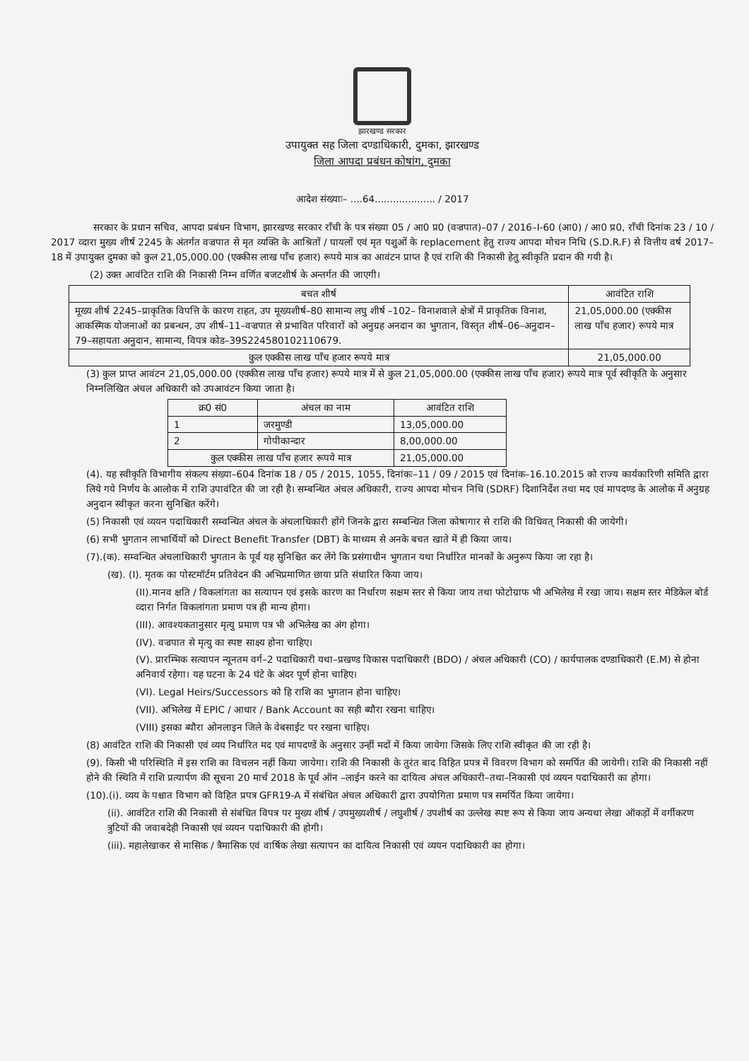झारखण्ड सरकार
उपायुक्त सह जिला दण्डाधिकारी, दुमका, झारखण्ड
जिला आपदा प्रबंधन कोषांग, दुमका
आदेश संख्याः– ....64.................... / 2017
सरकार के प्रधान सचिव, आपदा प्रबंधन विभाग, झारखण्ड सरकार राँची के पत्र संख्या 05 / आ0 प्र0 (वज्रपात)–07 / 2016–I-60 (आ0) / आ0 प्र0, राँची दिनांक 23 / 10 / 2017 व्दारा मुख्य शीर्ष 2245 के अंतर्गत वज्रपात से मृत व्यक्ति के आश्रितों / घायलों एवं मृत पशुओं के replacement हेतु राज्य आपदा मोचन निधि (S.D.R.F) से वित्तीय वर्ष 2017–18 में उपायुक्त दुमका को कुल 21,05,000.00 (एक्कीस लाख पाँच हजार) रूपये मात्र का आवंटन प्राप्त है एवं राशि की निकासी हेतु स्वीकृति प्रदान की गयी है।
(2) उक्त आवंटित राशि की निकासी निम्न वर्णित बजटशीर्ष के अन्तर्गत की जाएगी।
| बचत शीर्ष | आवंटित राशि |
| --- | --- |
| मूख्य शीर्ष 2245–प्राकृतिक विपत्ति के कारण राहत, उप मूख्यशीर्ष–80 सामान्य लघु शीर्ष –102– विनाशवाले क्षेत्रों में प्राकृतिक विनाश, आकस्मिक योजनाओं का प्रबन्धन, उप शीर्ष–11–वज्रपात से प्रभावित परिवारों को अनुग्रह अनदान का भुगतान, विस्तृत शीर्ष–06–अनुदान–79–सहायता अनुदान, सामान्य, विपत्र कोड–39S224580102110679. | 21,05,000.00 (एक्कीस लाख पाँच हजार) रूपये मात्र |
| कुल एक्कीस लाख पाँच हजार रूपये मात्र | 21,05,000.00 |
(3) कुल प्राप्त आवंटन 21,05,000.00 (एक्कीस लाख पाँच हजार) रूपये मात्र में से कुल 21,05,000.00 (एक्कीस लाख पाँच हजार) रूपये मात्र पूर्व स्वीकृति के अनुसार निम्नलिखित अंचल अधिकारी को उपआवंटन किया जाता है।
| क्र0 सं0 | अंचल का नाम | आवंटित राशि |
| --- | --- | --- |
| 1 | जरमुण्डी | 13,05,000.00 |
| 2 | गोपीकान्दार | 8,00,000.00 |
| कुल एक्कीस लाख पाँच हजार रूपये मात्र | | 21,05,000.00 |
(4). यह स्वीकृति विभागीय संकल्प संख्या–604 दिनांक 18 / 05 / 2015, 1055, दिनांकः–11 / 09 / 2015 एवं दिनांक–16.10.2015 को राज्य कार्यकारिणी समिति द्वारा लिये गये निर्णय के आलोक में राशि उपावंटित की जा रही है। सम्बन्धित अंचल अधिकारी, राज्य आपदा मोचन निधि (SDRF) दिशानिर्देश तथा मद एवं मापदण्ड के आलोक में अनुग्रह अनुदान स्वीकृत करना सुनिश्चित करेंगे।
(5) निकासी एवं व्ययन पदाधिकारी सम्वन्धित अंचल के अंचलाधिकारी होंगे जिनके द्वारा सम्बन्धित जिला कोषागार से राशि की विधिवत् निकासी की जायेगी।
(6) सभी भुगतान लाभार्थियों को Direct Benefit Transfer (DBT) के माध्यम से अनके बचत खाते में ही किया जाय।
(7).(क). सम्वन्धित अंचलाधिकारी भुगतान के पूर्व यह सुनिश्चित कर लेंगे कि प्रसंगाधीन भुगतान यथा निर्धारित मानकों के अनुरूप किया जा रहा है।
(ख). (I). मृतक का पोस्टमॉर्टम प्रतिवेदन की अभिप्रमाणित छाया प्रति संधारित किया जाय।
(II).मानव क्षति / विकलांगता का सत्यापन एवं इसके कारण का निर्धारण सक्षम स्तर से किया जाय तथा फोटोग्राफ भी अभिलेख में रखा जाय। सक्षम स्तर मेडिकेल बोर्ड व्दारा निर्गत विकलांगता प्रमाण पत्र ही मान्य होगा।
(III). आवश्यकतानुसार मृत्यु प्रमाण पत्र भी अभिलेख का अंग होगा।
(IV). वज्रपात से मृत्यु का स्पष्ट साक्ष्य होना चाहिए।
(V). प्रारम्भिक सत्यापन न्यूनतम वर्ग–2 पदाधिकारी यथा–प्रखण्ड विकास पदाधिकारी (BDO) / अंचल अधिकारी (CO) / कार्यपालक दण्डाधिकारी (E.M) से होना अनिवार्य रहेगा। यह घटना के 24 घंटे के अंदर पूर्ण होना चाहिए।
(VI). Legal Heirs/Successors को हि राशि का भुगतान होना चाहिए।
(VII). अभिलेख में EPIC / आधार / Bank Account का सही ब्यौरा रखना चाहिए।
(VIII) इसका ब्यौरा ओनलाइन जिले के वेबसाईट पर रखना चाहिए।
(8) आवंटित राशि की निकासी एवं व्यय निर्धारित मद एवं मापदण्डें के अनुसार उन्हीं मदों में किया जायेगा जिसके लिए राशि स्वीकृत की जा रही है।
(9). किसी भी परिस्थिति में इस राशि का विचलन नहीं किया जायेगा। राशि की निकासी के तुरंत बाद विहित प्रपत्र में विवरण विभाग को समर्पित की जायेगी। राशि की निकासी नहीं होने की स्थिति में राशि प्रत्यार्पण की सूचना 20 मार्च 2018 के पूर्व ऑन –लाईन करने का दायित्व अंचल अधिकारी–तथा–निकासी एवं व्ययन पदाधिकारी का होगा।
(10).(i). व्यय के पश्चात विभाग को विहित प्रपत्र GFR19-A में संबंधित अंचल अधिकारी द्वारा उपयोगिता प्रमाण पत्र समर्पित किया जायेगा।
(ii). आवंटित राशि की निकासी से संबंधित विपत्र पर मुख्य शीर्ष / उपमुख्यशीर्ष / लघुशीर्ष / उपशीर्ष का उल्लेख स्पष्ट रूप से किया जाय अन्यथा लेखा ऑकड़ों में वर्गीकरण त्रुटियों की जवाबदेही निकासी एवं व्ययन पदाधिकारी की होगी।
(iii). महालेखाकर से मासिक / त्रैमासिक एवं वार्षिक लेखा सत्यापन का दायित्व निकासी एवं व्ययन पदाधिकारी का होगा।